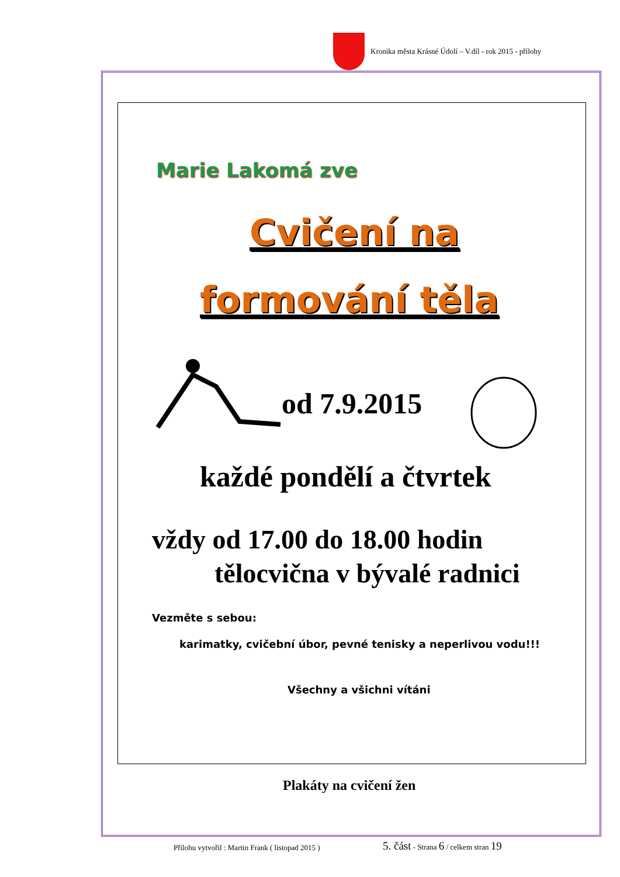Kronika města Krásné Údolí – V.díl - rok 2015 - přílohy
Marie Lakomá zve
Cvičení na
formování těla
od 7.9.2015
každé pondělí a čtvrtek
vždy od 17.00 do 18.00 hodin
tělocvična v bývalé radnici
Vezměte s sebou:
karimatky, cvičební úbor, pevné tenisky a neperlivou vodu!!!
Všechny a všichni vítáni
Plakáty na cvičení žen
Přílohu vytvořil : Martin Frank ( listopad 2015 ) 5. část - Strana 6 / celkem stran 19